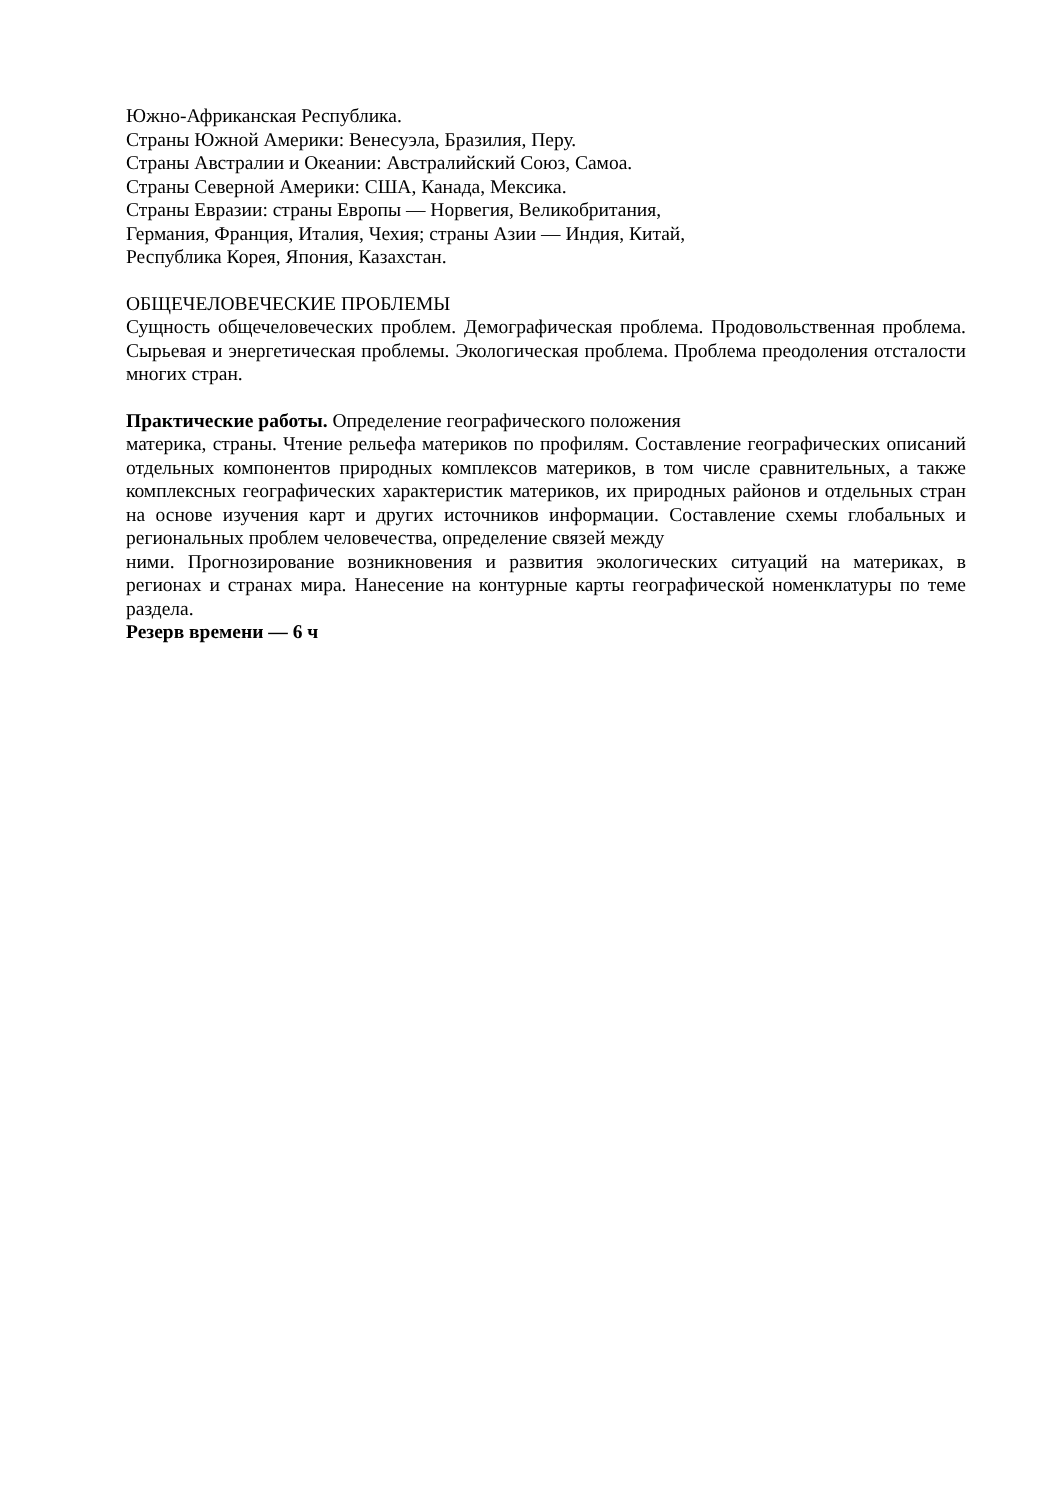Южно-Африканская Республика.
Страны Южной Америки: Венесуэла, Бразилия, Перу.
Страны Австралии и Океании: Австралийский Союз, Самоа.
Страны Северной Америки: США, Канада, Мексика.
Страны Евразии: страны Европы — Норвегия, Великобритания,
Германия, Франция, Италия, Чехия; страны Азии — Индия, Китай,
Республика Корея, Япония, Казахстан.
ОБЩЕЧЕЛОВЕЧЕСКИЕ ПРОБЛЕМЫ
Сущность общечеловеческих проблем. Демографическая проблема. Продовольственная проблема. Сырьевая и энергетическая проблемы. Экологическая проблема. Проблема преодоления отсталости многих стран.
Практические работы. Определение географического положения
материка, страны. Чтение рельефа материков по профилям. Составление географических описаний отдельных компонентов природных комплексов материков, в том числе сравнительных, а также комплексных географических характеристик материков, их природных районов и отдельных стран на основе изучения карт и других источников информации. Составление схемы глобальных и региональных проблем человечества, определение связей между
ними. Прогнозирование возникновения и развития экологических ситуаций на материках, в регионах и странах мира. Нанесение на контурные карты географической номенклатуры по теме раздела.
Резерв времени — 6 ч